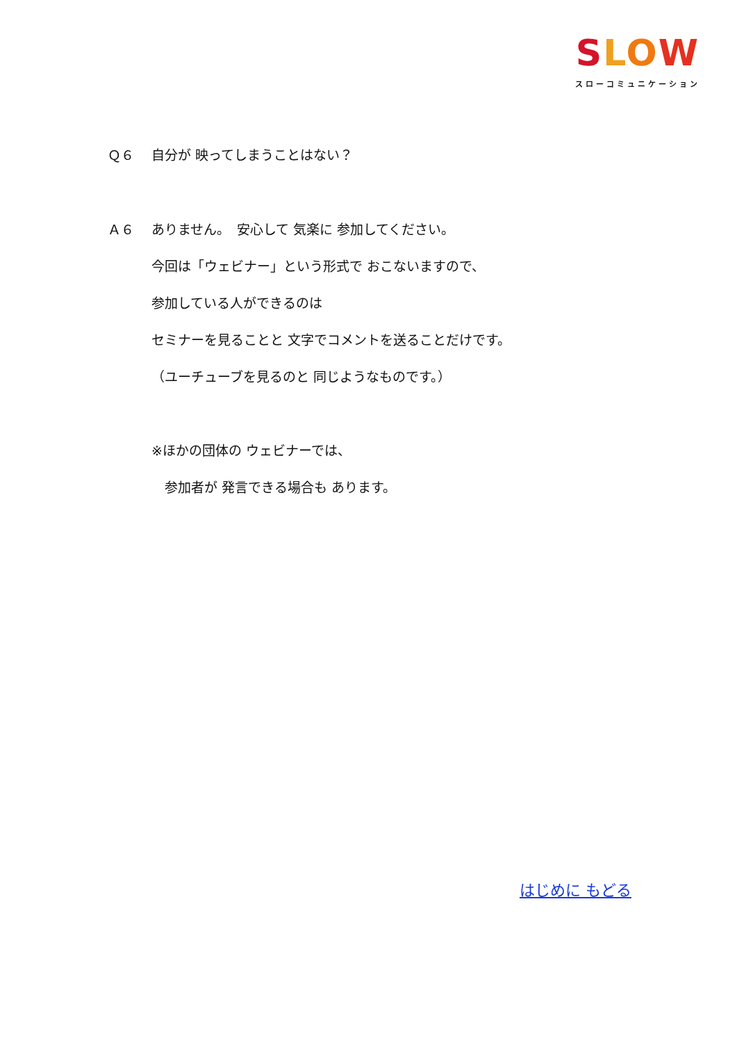SLOW
スローコミュニケーション
Ｑ６ 自分が 映ってしまうことはない？
Ａ６ ありません。　安心して 気楽に 参加してください。
今回は「ウェビナー」という形式で おこないますので、
参加している人ができるのは
セミナーを見ることと 文字でコメントを送ることだけです。
（ユーチューブを見るのと 同じようなものです。）
※ほかの団体の ウェビナーでは、
　参加者が 発言できる場合も あります。
はじめに もどる